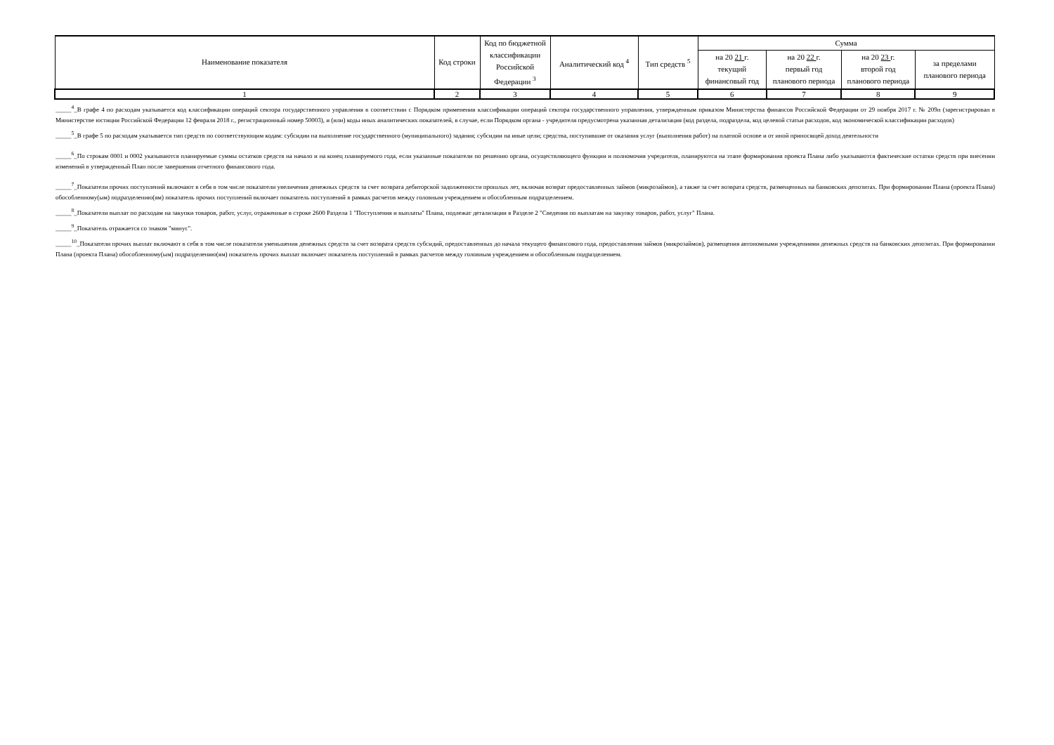| Наименование показателя | Код строки | Код по бюджетной классификации Российской Федерации <sup>3</sup> | Аналитический код <sup>4</sup> | Тип средств <sup>5</sup> | Сумма | | | |
| --- | --- | --- | --- | --- | --- | --- | --- | --- |
| | | | | | на 20 21 г. текущий финансовый год | на 20 22 г. первый год планового периода | на 20 23 г. второй год планового периода | за пределами планового периода |
| 1 | 2 | 3 | 4 | 5 | 6 | 7 | 8 | 9 |
_____<sup>4</sup>_В графе 4 по расходам указывается код классификации операций сектора государственного управления в соответствии с Порядком применения классификации операций сектора государственного управления, утвержденным приказом Министерства финансов Российской Федерации от 29 ноября 2017 г. № 209н (зарегистрирован в Министерстве юстиции Российской Федерации 12 февраля 2018 г., регистрационный номер 50003), и (или) коды иных аналитических показателей, в случае, если Порядком органа - учредителя предусмотрена указанная детализация (код раздела, подраздела, код целевой статьи расходов, код экономической классификации расходов)
_____<sup>5</sup>_В графе 5 по расходам указывается тип средств по соответствующим кодам: субсидии на выполнение государственного (муниципального) задания; субсидии на иные цели; средства, поступившие от оказания услуг (выполнения работ) на платной основе и от иной приносящей доход деятельности
_____<sup>6</sup>_По строкам 0001 и 0002 указываются планируемые суммы остатков средств на начало и на конец планируемого года, если указанные показатели по решению органа, осуществляющего функции и полномочия учредителя, планируются на этапе формирования проекта Плана либо указываются фактические остатки средств при внесении изменений в утвержденный План после завершения отчетного финансового года.
_____<sup>7</sup>_Показатели прочих поступлений включают в себя в том числе показатели увеличения денежных средств за счет возврата дебиторской задолженности прошлых лет, включая возврат предоставленных займов (микрозаймов), а также за счет возврата средств, размещенных на банковских депозитах. При формировании Плана (проекта Плана) обособленному(ым) подразделению(ям) показатель прочих поступлений включает показатель поступлений в рамках расчетов между головным учреждением и обособленным подразделением.
_____<sup>8</sup>_Показатели выплат по расходам на закупки товаров, работ, услуг, отраженные в строке 2600 Раздела 1 "Поступления и выплаты" Плана, подлежат детализации в Разделе 2 "Сведения по выплатам на закупку товаров, работ, услуг" Плана.
_____<sup>9</sup>_Показатель отражается со знаком "минус".
_____<sup>10</sup>_Показатели прочих выплат включают в себя в том числе показатели уменьшения денежных средств за счет возврата средств субсидий, предоставленных до начала текущего финансового года, предоставления займов (микрозаймов), размещения автономными учреждениями денежных средств на банковских депозитах. При формировании Плана (проекта Плана) обособленному(ым) подразделению(ям) показатель прочих выплат включает показатель поступлений в рамках расчетов между головным учреждением и обособленным подразделением.